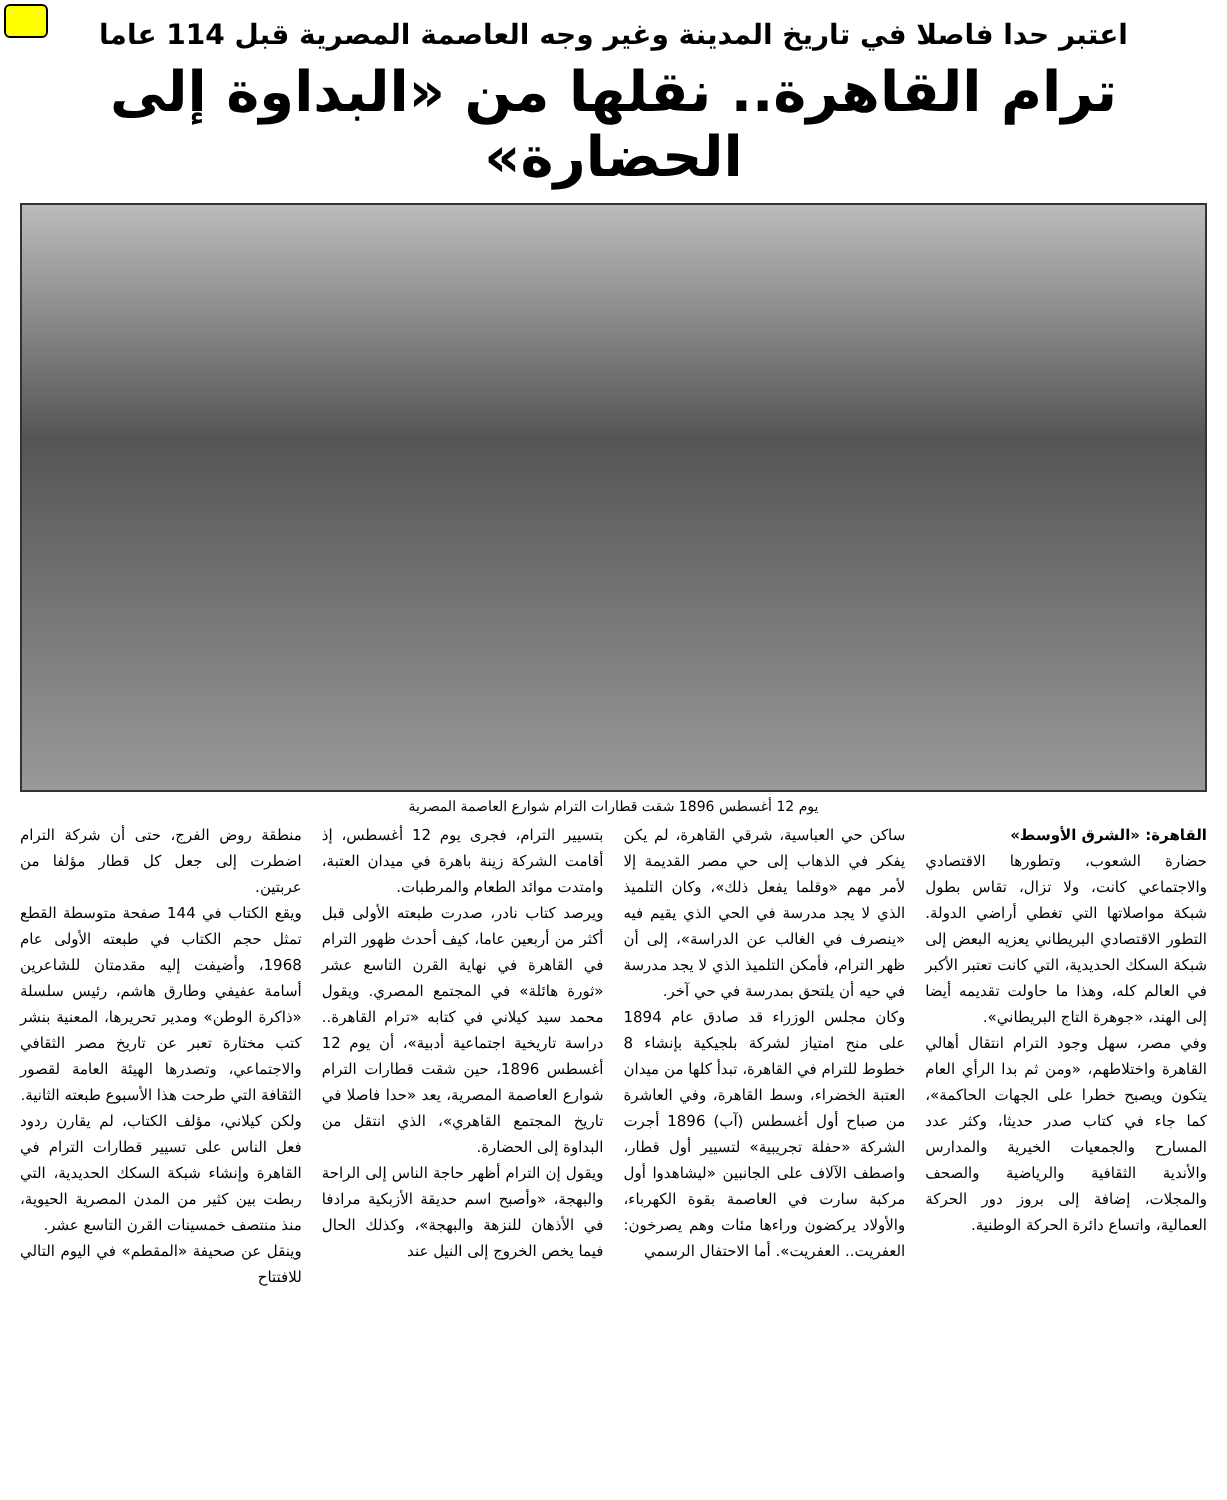اعتبر حدا فاصلا في تاريخ المدينة وغير وجه العاصمة المصرية قبل 114 عاما
ترام القاهرة.. نقلها من «البداوة إلى الحضارة»
يوم 12 أغسطس 1896 شقت قطارات الترام شوارع العاصمة المصرية
القاهرة: «الشرق الأوسط»
حضارة الشعوب، وتطورها الاقتصادي والاجتماعي كانت، ولا تزال، تقاس بطول شبكة مواصلاتها التي تغطي أراضي الدولة. التطور الاقتصادي البريطاني يعزيه البعض إلى شبكة السكك الحديدية، التي كانت تعتبر الأكبر في العالم كله، وهذا ما حاولت تقديمه أيضا إلى الهند، «جوهرة التاج البريطاني».
وفي مصر، سهل وجود الترام انتقال أهالي القاهرة واختلاطهم، «ومن ثم بدا الرأي العام يتكون ويصبح خطرا على الجهات الحاكمة»، كما جاء في كتاب صدر حديثا، وكثر عدد المسارح والجمعيات الخيرية والمدارس والأندية الثقافية والرياضية والصحف والمجلات، إضافة إلى بروز دور الحركة العمالية، واتساع دائرة الحركة الوطنية.
ساكن حي العباسية، شرقي القاهرة، لم يكن يفكر في الذهاب إلى حي مصر القديمة إلا لأمر مهم «وقلما يفعل ذلك»، وكان التلميذ الذي لا يجد مدرسة في الحي الذي يقيم فيه «ينصرف في الغالب عن الدراسة»، إلى أن ظهر الترام، فأمكن التلميذ الذي لا يجد مدرسة في حيه أن يلتحق بمدرسة في حي آخر.
وكان مجلس الوزراء قد صادق عام 1894 على منح امتياز لشركة بلجيكية بإنشاء 8 خطوط للترام في القاهرة، تبدأ كلها من ميدان العتبة الخضراء، وسط القاهرة، وفي العاشرة من صباح أول أغسطس (آب) 1896 أجرت الشركة «حفلة تجريبية» لتسيير أول قطار، واصطف الآلاف على الجانبين «ليشاهدوا أول مركبة سارت في العاصمة بقوة الكهرباء، والأولاد يركضون وراءها مئات وهم يصرخون: العفريت.. العفريت». أما الاحتفال الرسمي
بتسيير الترام، فجرى يوم 12 أغسطس، إذ أقامت الشركة زينة باهرة في ميدان العتبة، وامتدت موائد الطعام والمرطبات.
ويرصد كتاب نادر، صدرت طبعته الأولى قبل أكثر من أربعين عاما، كيف أحدث ظهور الترام في القاهرة في نهاية القرن التاسع عشر «ثورة هائلة» في المجتمع المصري. ويقول محمد سيد كيلاني في كتابه «ترام القاهرة.. دراسة تاريخية اجتماعية أدبية»، أن يوم 12 أغسطس 1896، حين شقت قطارات الترام شوارع العاصمة المصرية، يعد «حدا فاصلا في تاريخ المجتمع القاهري»، الذي انتقل من البداوة إلى الحضارة.
ويقول إن الترام أظهر حاجة الناس إلى الراحة والبهجة، «وأصبح اسم حديقة الأزبكية مرادفا في الأذهان للنزهة والبهجة»، وكذلك الحال فيما يخص الخروج إلى النيل عند
منطقة روض الفرج، حتى أن شركة الترام اضطرت إلى جعل كل قطار مؤلفا من عربتين.
ويقع الكتاب في 144 صفحة متوسطة القطع تمثل حجم الكتاب في طبعته الأولى عام 1968، وأضيفت إليه مقدمتان للشاعرين أسامة عفيفي وطارق هاشم، رئيس سلسلة «ذاكرة الوطن» ومدير تحريرها، المعنية بنشر كتب مختارة تعبر عن تاريخ مصر الثقافي والاجتماعي، وتصدرها الهيئة العامة لقصور الثقافة التي طرحت هذا الأسبوع طبعته الثانية.
ولكن كيلاني، مؤلف الكتاب، لم يقارن ردود فعل الناس على تسيير قطارات الترام في القاهرة وإنشاء شبكة السكك الحديدية، التي ربطت بين كثير من المدن المصرية الحيوية، منذ منتصف خمسينات القرن التاسع عشر.
وينقل عن صحيفة «المقطم» في اليوم التالي للافتتاح